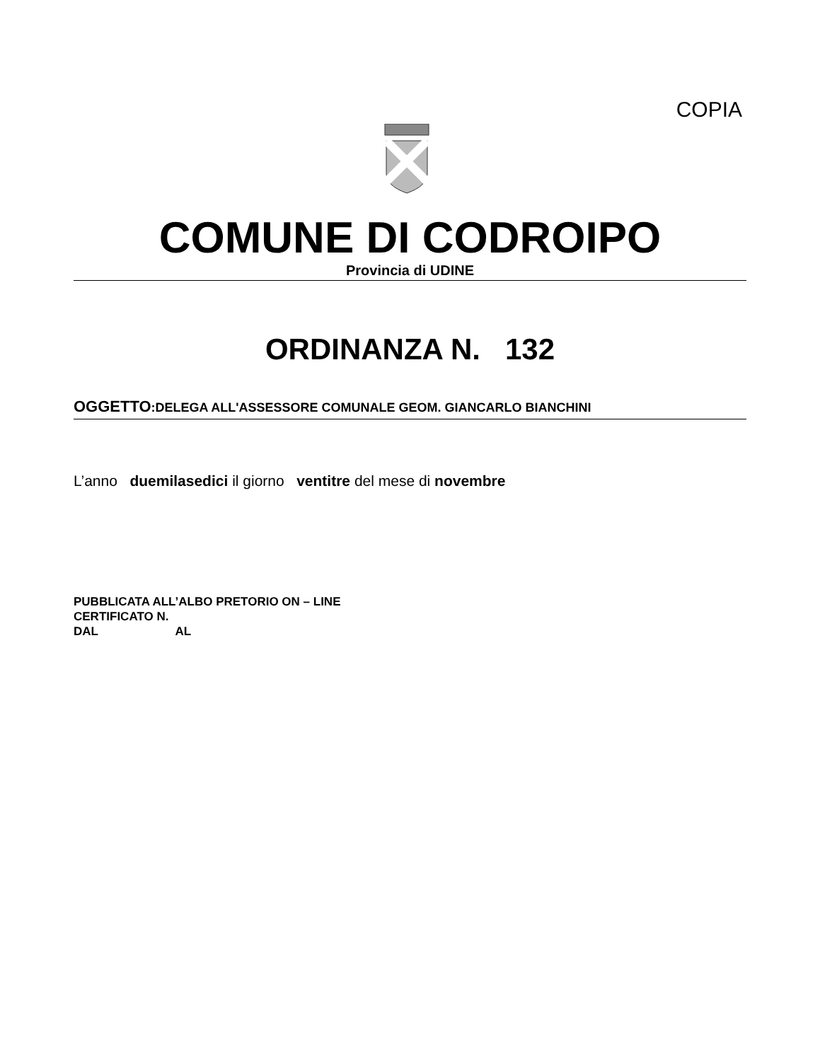COPIA
COMUNE DI CODROIPO
Provincia di UDINE
ORDINANZA N. 132
OGGETTO:DELEGA ALL'ASSESSORE COMUNALE GEOM. GIANCARLO BIANCHINI
L’anno duemilasedici il giorno ventitre del mese di novembre
PUBBLICATA ALL’ALBO PRETORIO ON – LINE
CERTIFICATO N.
DAL AL